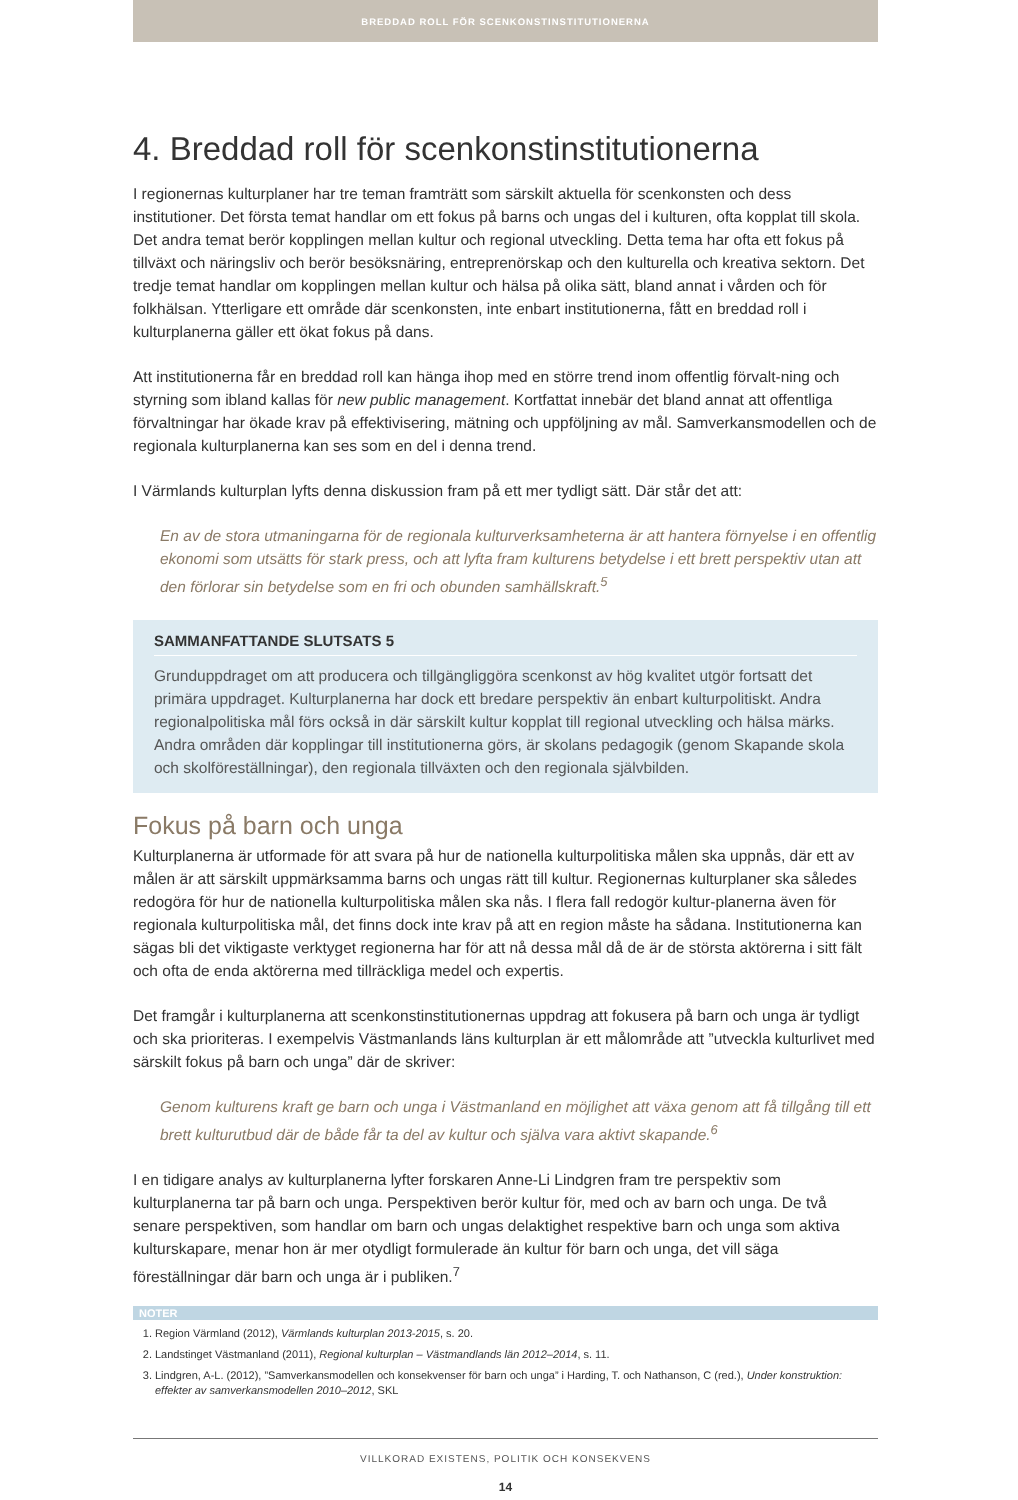BREDDAD ROLL FÖR SCENKONSTINSTITUTIONERNA
4. Breddad roll för scenkonstinstitutionerna
I regionernas kulturplaner har tre teman framträtt som särskilt aktuella för scenkonsten och dess institutioner. Det första temat handlar om ett fokus på barns och ungas del i kulturen, ofta kopplat till skola. Det andra temat berör kopplingen mellan kultur och regional utveckling. Detta tema har ofta ett fokus på tillväxt och näringsliv och berör besöksnäring, entreprenörskap och den kulturella och kreativa sektorn. Det tredje temat handlar om kopplingen mellan kultur och hälsa på olika sätt, bland annat i vården och för folkhälsan. Ytterligare ett område där scenkonsten, inte enbart institutionerna, fått en breddad roll i kulturplanerna gäller ett ökat fokus på dans.
Att institutionerna får en breddad roll kan hänga ihop med en större trend inom offentlig förvalt-ning och styrning som ibland kallas för new public management. Kortfattat innebär det bland annat att offentliga förvaltningar har ökade krav på effektivisering, mätning och uppföljning av mål. Samverkansmodellen och de regionala kulturplanerna kan ses som en del i denna trend.
I Värmlands kulturplan lyfts denna diskussion fram på ett mer tydligt sätt. Där står det att:
En av de stora utmaningarna för de regionala kulturverksamheterna är att hantera förnyelse i en offentlig ekonomi som utsätts för stark press, och att lyfta fram kulturens betydelse i ett brett perspektiv utan att den förlorar sin betydelse som en fri och obunden samhällskraft.<sup>5</sup>
SAMMANFATTANDE SLUTSATS 5
Grunduppdraget om att producera och tillgängliggöra scenkonst av hög kvalitet utgör fortsatt det primära uppdraget. Kulturplanerna har dock ett bredare perspektiv än enbart kulturpolitiskt. Andra regionalpolitiska mål förs också in där särskilt kultur kopplat till regional utveckling och hälsa märks. Andra områden där kopplingar till institutionerna görs, är skolans pedagogik (genom Skapande skola och skolföreställningar), den regionala tillväxten och den regionala självbilden.
Fokus på barn och unga
Kulturplanerna är utformade för att svara på hur de nationella kulturpolitiska målen ska uppnås, där ett av målen är att särskilt uppmärksamma barns och ungas rätt till kultur. Regionernas kulturplaner ska således redogöra för hur de nationella kulturpolitiska målen ska nås. I flera fall redogör kultur-planerna även för regionala kulturpolitiska mål, det finns dock inte krav på att en region måste ha sådana. Institutionerna kan sägas bli det viktigaste verktyget regionerna har för att nå dessa mål då de är de största aktörerna i sitt fält och ofta de enda aktörerna med tillräckliga medel och expertis.
Det framgår i kulturplanerna att scenkonstinstitutionernas uppdrag att fokusera på barn och unga är tydligt och ska prioriteras. I exempelvis Västmanlands läns kulturplan är ett målområde att ”utveckla kulturlivet med särskilt fokus på barn och unga” där de skriver:
Genom kulturens kraft ge barn och unga i Västmanland en möjlighet att växa genom att få tillgång till ett brett kulturutbud där de både får ta del av kultur och själva vara aktivt skapande.<sup>6</sup>
I en tidigare analys av kulturplanerna lyfter forskaren Anne-Li Lindgren fram tre perspektiv som kulturplanerna tar på barn och unga. Perspektiven berör kultur för, med och av barn och unga. De två senare perspektiven, som handlar om barn och ungas delaktighet respektive barn och unga som aktiva kulturskapare, menar hon är mer otydligt formulerade än kultur för barn och unga, det vill säga föreställningar där barn och unga är i publiken.<sup>7</sup>
NOTER
1. Region Värmland (2012), Värmlands kulturplan 2013-2015, s. 20.
2. Landstinget Västmanland (2011), Regional kulturplan – Västmandlands län 2012–2014, s. 11.
3. Lindgren, A-L. (2012), ”Samverkansmodellen och konsekvenser för barn och unga” i Harding, T. och Nathanson, C (red.), Under konstruktion: effekter av samverkansmodellen 2010–2012, SKL
VILLKORAD EXISTENS, POLITIK OCH KONSEKVENS
14